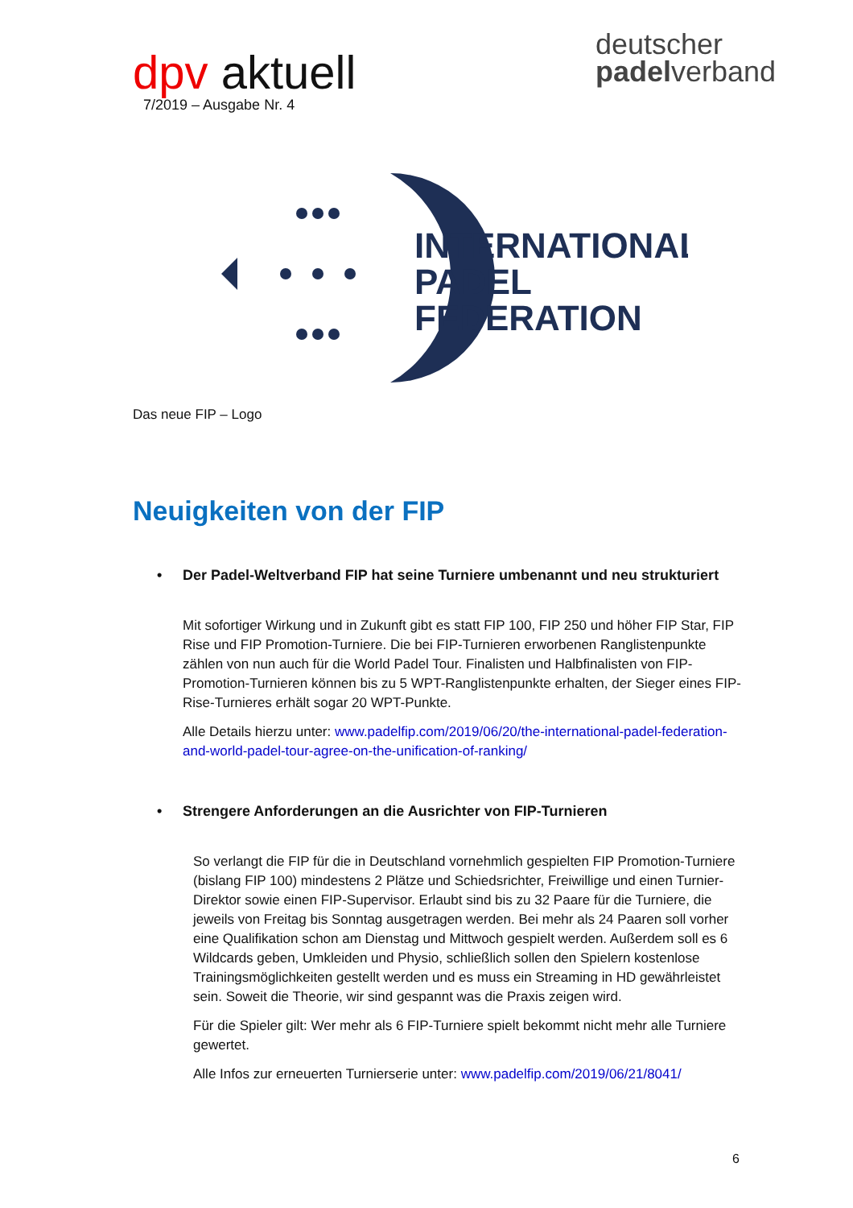dpv aktuell
7/2019 – Ausgabe Nr. 4
deutscher
padelverband
INTERNATIONAL
PADEL
FEDERATION
Das neue FIP – Logo
Neuigkeiten von der FIP
• Der Padel-Weltverband FIP hat seine Turniere umbenannt und neu strukturiert
Mit sofortiger Wirkung und in Zukunft gibt es statt FIP 100, FIP 250 und höher FIP Star, FIP Rise und FIP Promotion-Turniere. Die bei FIP-Turnieren erworbenen Ranglistenpunkte zählen von nun auch für die World Padel Tour. Finalisten und Halbfinalisten von FIP-Promotion-Turnieren können bis zu 5 WPT-Ranglistenpunkte erhalten, der Sieger eines FIP-Rise-Turnieres erhält sogar 20 WPT-Punkte.
Alle Details hierzu unter: www.padelfip.com/2019/06/20/the-international-padel-federation-and-world-padel-tour-agree-on-the-unification-of-ranking/
• Strengere Anforderungen an die Ausrichter von FIP-Turnieren
So verlangt die FIP für die in Deutschland vornehmlich gespielten FIP Promotion-Turniere (bislang FIP 100) mindestens 2 Plätze und Schiedsrichter, Freiwillige und einen Turnier-Direktor sowie einen FIP-Supervisor. Erlaubt sind bis zu 32 Paare für die Turniere, die jeweils von Freitag bis Sonntag ausgetragen werden. Bei mehr als 24 Paaren soll vorher eine Qualifikation schon am Dienstag und Mittwoch gespielt werden. Außerdem soll es 6 Wildcards geben, Umkleiden und Physio, schließlich sollen den Spielern kostenlose Trainingsmöglichkeiten gestellt werden und es muss ein Streaming in HD gewährleistet sein. Soweit die Theorie, wir sind gespannt was die Praxis zeigen wird.
Für die Spieler gilt: Wer mehr als 6 FIP-Turniere spielt bekommt nicht mehr alle Turniere gewertet.
Alle Infos zur erneuerten Turnierserie unter: www.padelfip.com/2019/06/21/8041/
6